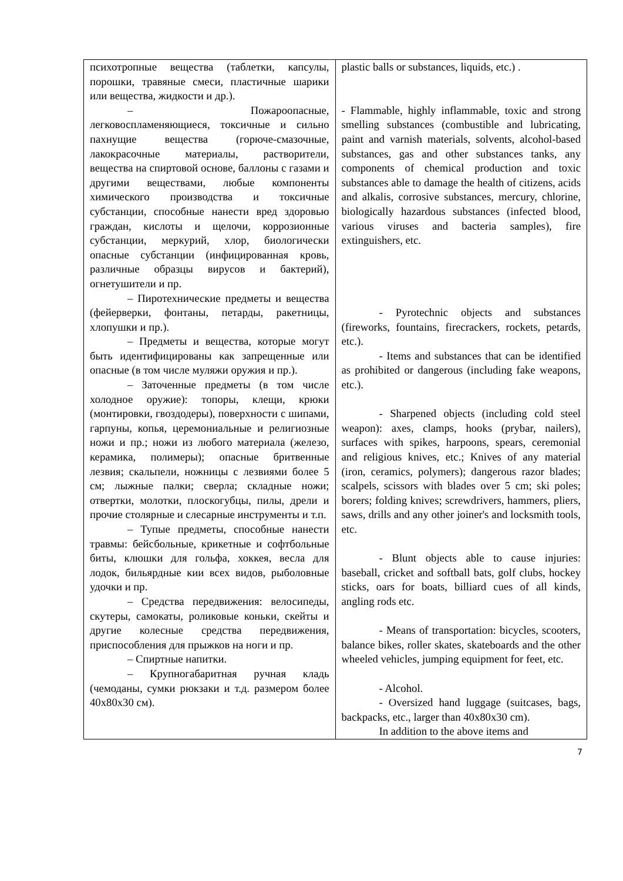| психотропные вещества (таблетки, капсулы, порошки, травяные смеси, пластичные шарики или вещества, жидкости и др.). – Пожароопасные, легковоспламеняющиеся, токсичные и сильно пахнущие вещества (горюче-смазочные, лакокрасочные материалы, растворители, вещества на спиртовой основе, баллоны с газами и другими веществами, любые компоненты химического производства и токсичные субстанции, способные нанести вред здоровью граждан, кислоты и щелочи, коррозионные субстанции, меркурий, хлор, биологически опасные субстанции (инфицированная кровь, различные образцы вирусов и бактерий), огнетушители и пр. – Пиротехнические предметы и вещества (фейерверки, фонтаны, петарды, ракетницы, хлопушки и пр.). – Предметы и вещества, которые могут быть идентифицированы как запрещенные или опасные (в том числе муляжи оружия и пр.). – Заточенные предметы (в том числе холодное оружие): топоры, клещи, крюки (монтировки, гвоздодеры), поверхности с шипами, гарпуны, копья, церемониальные и религиозные ножи и пр.; ножи из любого материала (железо, керамика, полимеры); опасные бритвенные лезвия; скальпели, ножницы с лезвиями более 5 см; лыжные палки; сверла; складные ножи; отвертки, молотки, плоскогубцы, пилы, дрели и прочие столярные и слесарные инструменты и т.п. – Тупые предметы, способные нанести травмы: бейсбольные, крикетные и софтбольные биты, клюшки для гольфа, хоккея, весла для лодок, бильярдные кии всех видов, рыболовные удочки и пр. – Средства передвижения: велосипеды, скутеры, самокаты, роликовые коньки, скейты и другие колесные средства передвижения, приспособления для прыжков на ноги и пр. – Спиртные напитки. – Крупногабаритная ручная кладь (чемоданы, сумки рюкзаки и т.д. размером более 40x80x30 см). | plastic balls or substances, liquids, etc.) . - Flammable, highly inflammable, toxic and strong smelling substances (combustible and lubricating, paint and varnish materials, solvents, alcohol-based substances, gas and other substances tanks, any components of chemical production and toxic substances able to damage the health of citizens, acids and alkalis, corrosive substances, mercury, chlorine, biologically hazardous substances (infected blood, various viruses and bacteria samples), fire extinguishers, etc. - Pyrotechnic objects and substances (fireworks, fountains, firecrackers, rockets, petards, etc.). - Items and substances that can be identified as prohibited or dangerous (including fake weapons, etc.). - Sharpened objects (including cold steel weapon): axes, clamps, hooks (prybar, nailers), surfaces with spikes, harpoons, spears, ceremonial and religious knives, etc.; Knives of any material (iron, ceramics, polymers); dangerous razor blades; scalpels, scissors with blades over 5 cm; ski poles; borers; folding knives; screwdrivers, hammers, pliers, saws, drills and any other joiner's and locksmith tools, etc. - Blunt objects able to cause injuries: baseball, cricket and softball bats, golf clubs, hockey sticks, oars for boats, billiard cues of all kinds, angling rods etc. - Means of transportation: bicycles, scooters, balance bikes, roller skates, skateboards and the other wheeled vehicles, jumping equipment for feet, etc. - Alcohol. - Oversized hand luggage (suitcases, bags, backpacks, etc., larger than 40x80x30 cm). In addition to the above items and |
7